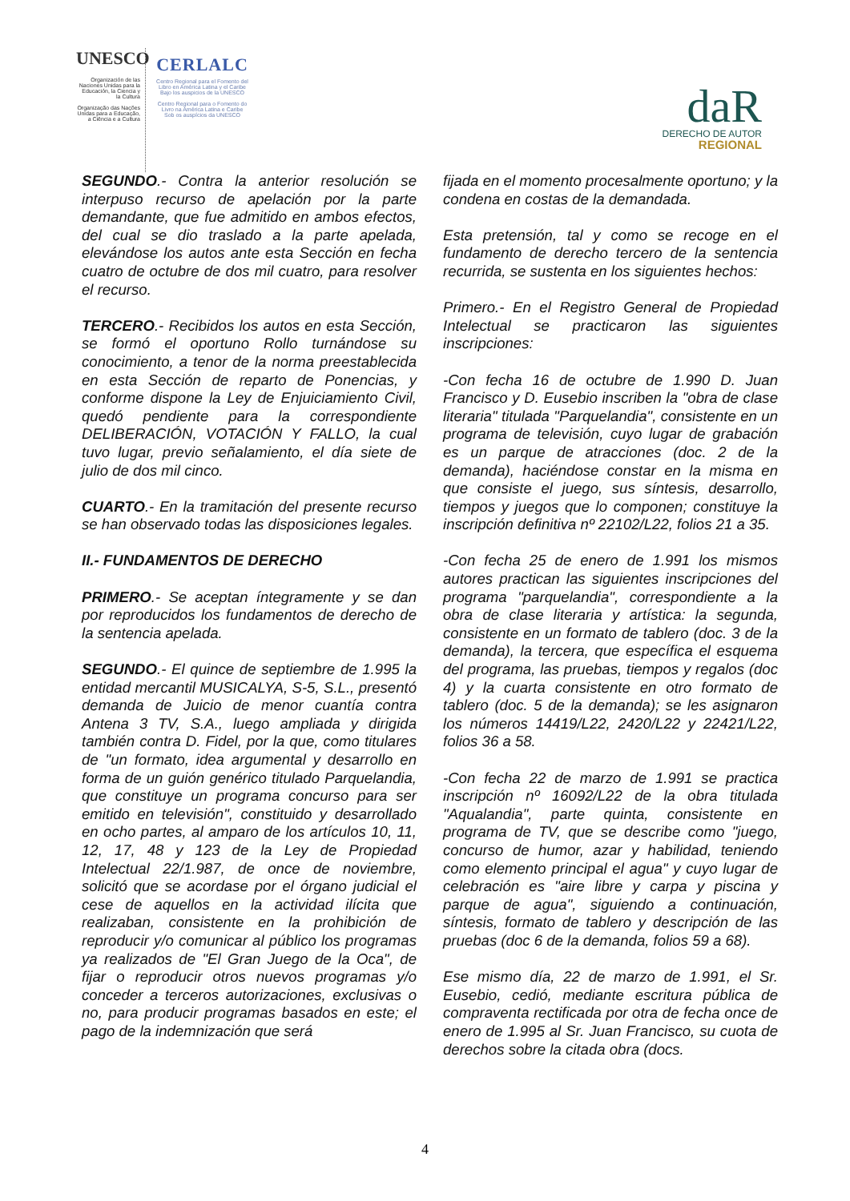UNESCO
Organización de las Naciones Unidas para la Educación, la Ciencia y la Cultura
Organização das Nações Unidas para a Educação, a Ciência e a Cultura
CERLALC
Centro Regional para el Fomento del Libro en América Latina y el Caribe
Bajo los auspicios de la UNESCO
Centro Regional para o Fomento do Livro na América Latina e Caribe
Sob os auspícios da UNESCO
daR
DERECHO DE AUTOR
REGIONAL
SEGUNDO.- Contra la anterior resolución se interpuso recurso de apelación por la parte demandante, que fue admitido en ambos efectos, del cual se dio traslado a la parte apelada, elevándose los autos ante esta Sección en fecha cuatro de octubre de dos mil cuatro, para resolver el recurso.
TERCERO.- Recibidos los autos en esta Sección, se formó el oportuno Rollo turnándose su conocimiento, a tenor de la norma preestablecida en esta Sección de reparto de Ponencias, y conforme dispone la Ley de Enjuiciamiento Civil, quedó pendiente para la correspondiente DELIBERACIÓN, VOTACIÓN Y FALLO, la cual tuvo lugar, previo señalamiento, el día siete de julio de dos mil cinco.
CUARTO.- En la tramitación del presente recurso se han observado todas las disposiciones legales.
II.- FUNDAMENTOS DE DERECHO
PRIMERO.- Se aceptan íntegramente y se dan por reproducidos los fundamentos de derecho de la sentencia apelada.
SEGUNDO.- El quince de septiembre de 1.995 la entidad mercantil MUSICALYA, S-5, S.L., presentó demanda de Juicio de menor cuantía contra Antena 3 TV, S.A., luego ampliada y dirigida también contra D. Fidel, por la que, como titulares de "un formato, idea argumental y desarrollo en forma de un guión genérico titulado Parquelandia, que constituye un programa concurso para ser emitido en televisión", constituido y desarrollado en ocho partes, al amparo de los artículos 10, 11, 12, 17, 48 y 123 de la Ley de Propiedad Intelectual 22/1.987, de once de noviembre, solicitó que se acordase por el órgano judicial el cese de aquellos en la actividad ilícita que realizaban, consistente en la prohibición de reproducir y/o comunicar al público los programas ya realizados de "El Gran Juego de la Oca", de fijar o reproducir otros nuevos programas y/o conceder a terceros autorizaciones, exclusivas o no, para producir programas basados en este; el pago de la indemnización que será
fijada en el momento procesalmente oportuno; y la condena en costas de la demandada.
Esta pretensión, tal y como se recoge en el fundamento de derecho tercero de la sentencia recurrida, se sustenta en los siguientes hechos:
Primero.- En el Registro General de Propiedad Intelectual se practicaron las siguientes inscripciones:
-Con fecha 16 de octubre de 1.990 D. Juan Francisco y D. Eusebio inscriben la "obra de clase literaria" titulada "Parquelandia", consistente en un programa de televisión, cuyo lugar de grabación es un parque de atracciones (doc. 2 de la demanda), haciéndose constar en la misma en que consiste el juego, sus síntesis, desarrollo, tiempos y juegos que lo componen; constituye la inscripción definitiva nº 22102/L22, folios 21 a 35.
-Con fecha 25 de enero de 1.991 los mismos autores practican las siguientes inscripciones del programa "parquelandia", correspondiente a la obra de clase literaria y artística: la segunda, consistente en un formato de tablero (doc. 3 de la demanda), la tercera, que específica el esquema del programa, las pruebas, tiempos y regalos (doc 4) y la cuarta consistente en otro formato de tablero (doc. 5 de la demanda); se les asignaron los números 14419/L22, 2420/L22 y 22421/L22, folios 36 a 58.
-Con fecha 22 de marzo de 1.991 se practica inscripción nº 16092/L22 de la obra titulada "Aqualandia", parte quinta, consistente en programa de TV, que se describe como "juego, concurso de humor, azar y habilidad, teniendo como elemento principal el agua" y cuyo lugar de celebración es "aire libre y carpa y piscina y parque de agua", siguiendo a continuación, síntesis, formato de tablero y descripción de las pruebas (doc 6 de la demanda, folios 59 a 68).
Ese mismo día, 22 de marzo de 1.991, el Sr. Eusebio, cedió, mediante escritura pública de compraventa rectificada por otra de fecha once de enero de 1.995 al Sr. Juan Francisco, su cuota de derechos sobre la citada obra (docs.
4